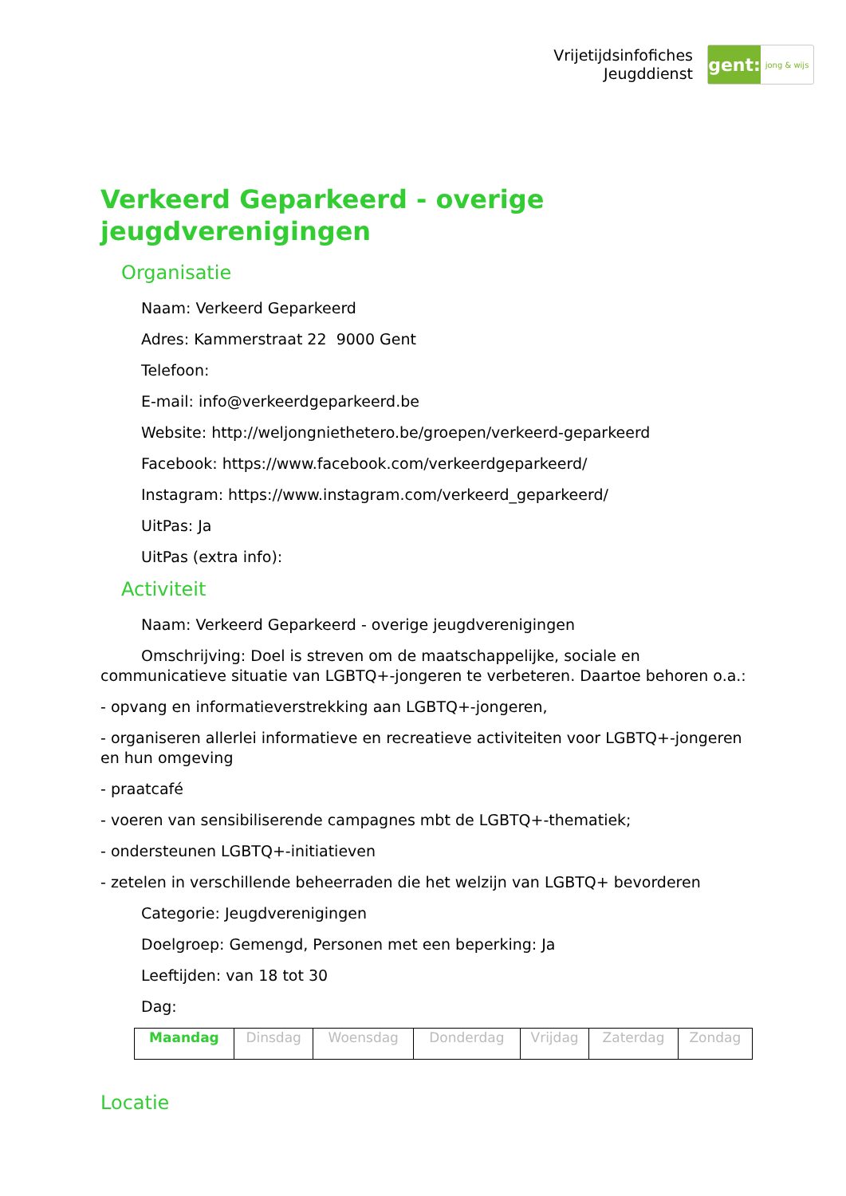Vrijetijdsinfofiches
Jeugddienst
gent:
jong & wijs
Verkeerd Geparkeerd - overige jeugdverenigingen
Organisatie
Naam: Verkeerd Geparkeerd
Adres: Kammerstraat 22 9000 Gent
Telefoon:
E-mail: info@verkeerdgeparkeerd.be
Website: http://weljongniethetero.be/groepen/verkeerd-geparkeerd
Facebook: https://www.facebook.com/verkeerdgeparkeerd/
Instagram: https://www.instagram.com/verkeerd_geparkeerd/
UitPas: Ja
UitPas (extra info):
Activiteit
Naam: Verkeerd Geparkeerd - overige jeugdverenigingen
Omschrijving: Doel is streven om de maatschappelijke, sociale en communicatieve situatie van LGBTQ+-jongeren te verbeteren. Daartoe behoren o.a.:
- opvang en informatieverstrekking aan LGBTQ+-jongeren,
- organiseren allerlei informatieve en recreatieve activiteiten voor LGBTQ+-jongeren en hun omgeving
- praatcafé
- voeren van sensibiliserende campagnes mbt de LGBTQ+-thematiek;
- ondersteunen LGBTQ+-initiatieven
- zetelen in verschillende beheerraden die het welzijn van LGBTQ+ bevorderen
Categorie: Jeugdverenigingen
Doelgroep: Gemengd, Personen met een beperking: Ja
Leeftijden: van 18 tot 30
Dag:
| Maandag | Dinsdag | Woensdag | Donderdag | Vrijdag | Zaterdag | Zondag |
Locatie